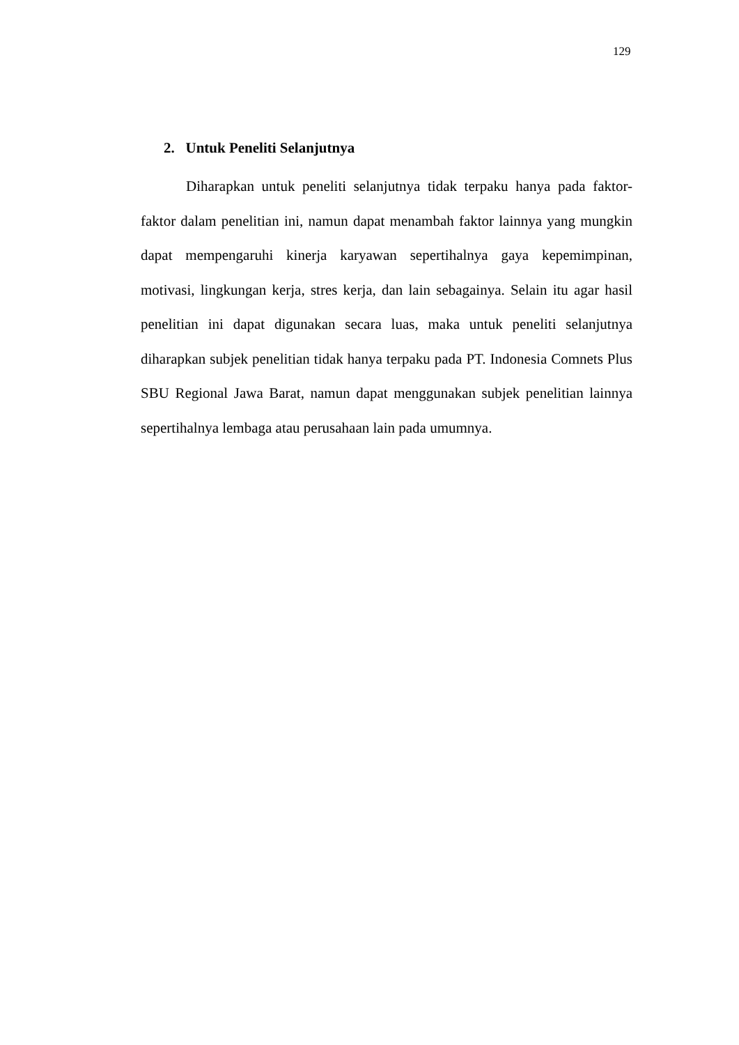129
2. Untuk Peneliti Selanjutnya
Diharapkan untuk peneliti selanjutnya tidak terpaku hanya pada faktor-faktor dalam penelitian ini, namun dapat menambah faktor lainnya yang mungkin dapat mempengaruhi kinerja karyawan sepertihalnya gaya kepemimpinan, motivasi, lingkungan kerja, stres kerja, dan lain sebagainya. Selain itu agar hasil penelitian ini dapat digunakan secara luas, maka untuk peneliti selanjutnya diharapkan subjek penelitian tidak hanya terpaku pada PT. Indonesia Comnets Plus SBU Regional Jawa Barat, namun dapat menggunakan subjek penelitian lainnya sepertihalnya lembaga atau perusahaan lain pada umumnya.